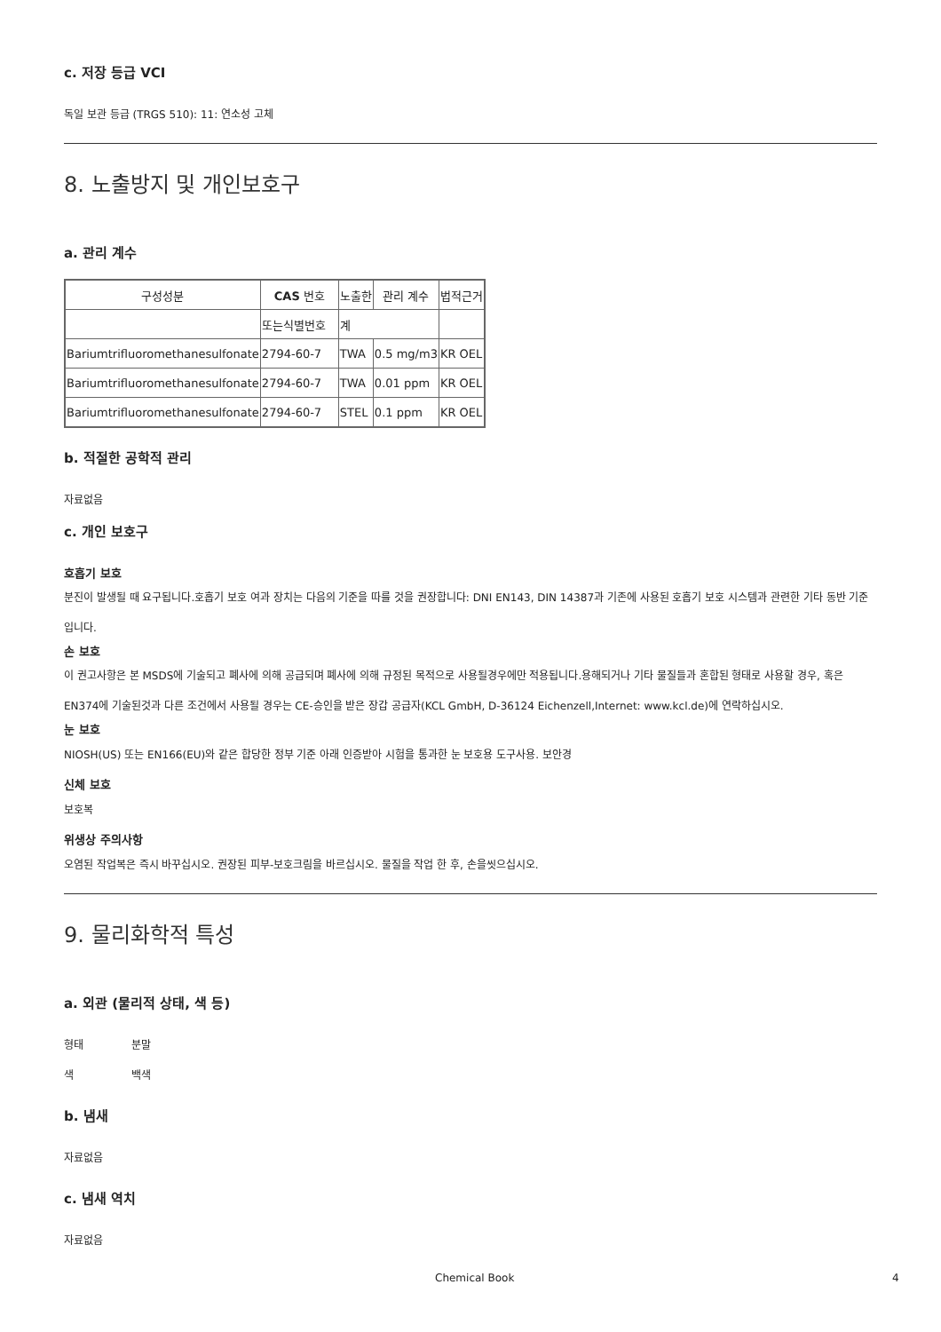c. 저장 등급 VCI
독일 보관 등급 (TRGS 510): 11: 연소성 고체
8. 노출방지 및 개인보호구
a. 관리 계수
| 구성성분 | CAS 번호 | 노출한 | 관리 계수 | 법적근거 |
| --- | --- | --- | --- | --- |
| | 또는식별번호 | 계 | | |
| Bariumtrifluoromethanesulfonate | 2794-60-7 | TWA | 0.5 mg/m3 | KR OEL |
| Bariumtrifluoromethanesulfonate | 2794-60-7 | TWA | 0.01 ppm | KR OEL |
| Bariumtrifluoromethanesulfonate | 2794-60-7 | STEL | 0.1 ppm | KR OEL |
b. 적절한 공학적 관리
자료없음
c. 개인 보호구
호흡기 보호
분진이 발생될 때 요구됩니다.호흡기 보호 여과 장치는 다음의 기준을 따를 것을 권장합니다: DNI EN143, DIN 14387과 기존에 사용된 호흡기 보호 시스템과 관련한 기타 동반 기준입니다.
손 보호
이 권고사항은 본 MSDS에 기술되고 폐사에 의해 공급되며 폐사에 의해 규정된 목적으로 사용될경우에만 적용됩니다.용해되거나 기타 물질들과 혼합된 형태로 사용할 경우, 혹은 EN374에 기술된것과 다른 조건에서 사용될 경우는 CE-승인을 받은 장갑 공급자(KCL GmbH, D-36124 Eichenzell,Internet: www.kcl.de)에 연락하십시오.
눈 보호
NIOSH(US) 또는 EN166(EU)와 같은 합당한 정부 기준 아래 인증받아 시험을 통과한 눈 보호용 도구사용. 보안경
신체 보호
보호복
위생상 주의사항
오염된 작업복은 즉시 바꾸십시오. 권장된 피부-보호크림을 바르십시오. 물질을 작업 한 후, 손을씻으십시오.
9. 물리화학적 특성
a. 외관 (물리적 상태, 색 등)
형태 분말
색 백색
b. 냄새
자료없음
c. 냄새 역치
자료없음
Chemical Book 4